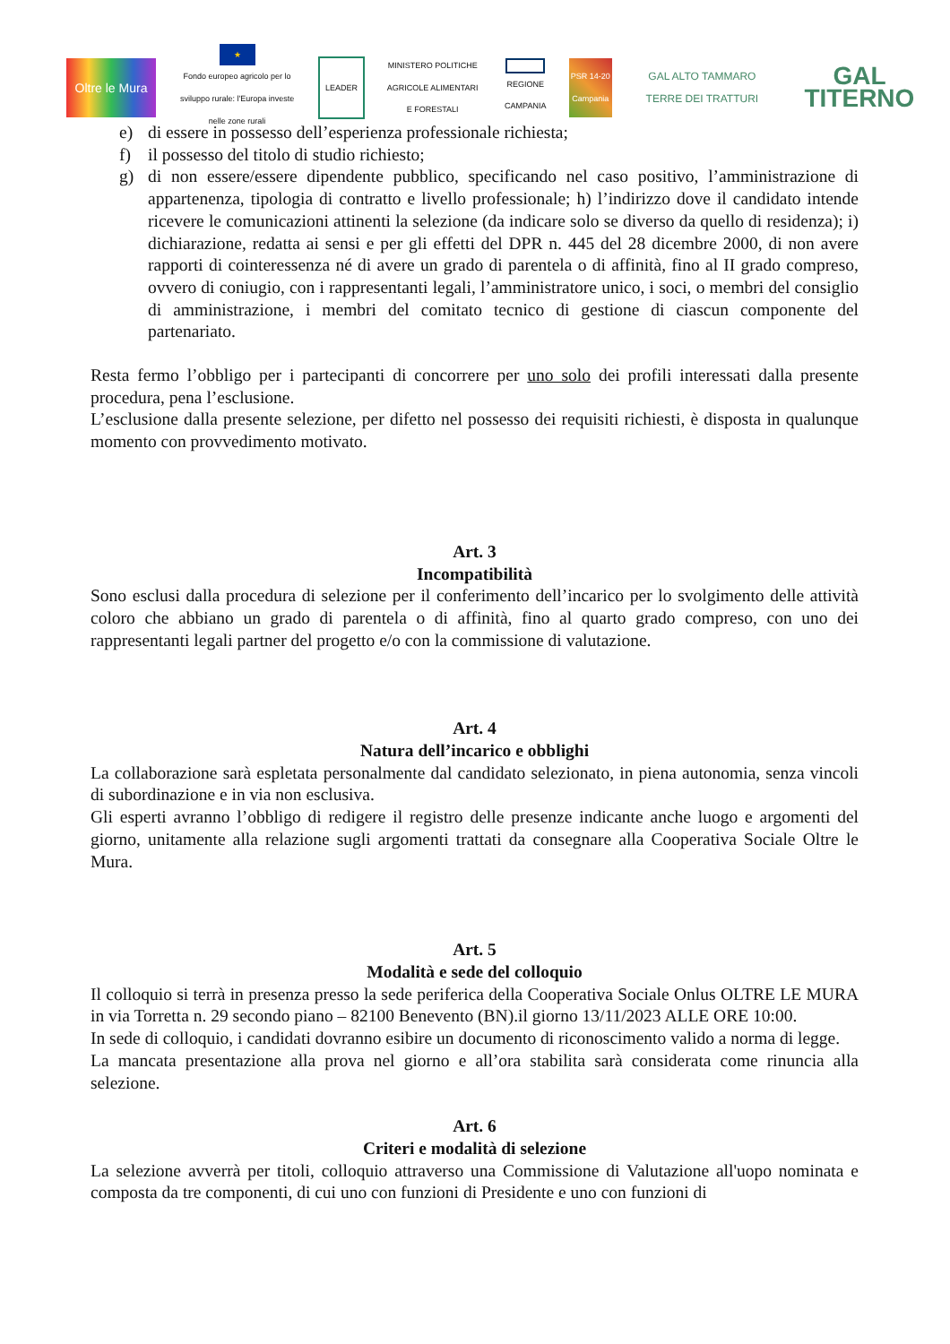Oltre le Mura
★
Fondo europeo agricolo per lo sviluppo rurale: l'Europa investe nelle zone rurali
LEADER
MINISTERO POLITICHE AGRICOLE ALIMENTARI E FORESTALI
REGIONE CAMPANIA
PSR 14-20 Campania
GAL ALTO TAMMARO TERRE DEI TRATTURI
GAL TITERNO
e) di essere in possesso dell’esperienza professionale richiesta;
f) il possesso del titolo di studio richiesto;
g) di non essere/essere dipendente pubblico, specificando nel caso positivo, l’amministrazione di appartenenza, tipologia di contratto e livello professionale; h) l’indirizzo dove il candidato intende ricevere le comunicazioni attinenti la selezione (da indicare solo se diverso da quello di residenza); i) dichiarazione, redatta ai sensi e per gli effetti del DPR n. 445 del 28 dicembre 2000, di non avere rapporti di cointeressenza né di avere un grado di parentela o di affinità, fino al II grado compreso, ovvero di coniugio, con i rappresentanti legali, l’amministratore unico, i soci, o membri del consiglio di amministrazione, i membri del comitato tecnico di gestione di ciascun componente del partenariato.
Resta fermo l’obbligo per i partecipanti di concorrere per uno solo dei profili interessati dalla presente procedura, pena l’esclusione.
L’esclusione dalla presente selezione, per difetto nel possesso dei requisiti richiesti, è disposta in qualunque momento con provvedimento motivato.
Art. 3
Incompatibilità
Sono esclusi dalla procedura di selezione per il conferimento dell’incarico per lo svolgimento delle attività coloro che abbiano un grado di parentela o di affinità, fino al quarto grado compreso, con uno dei rappresentanti legali partner del progetto e/o con la commissione di valutazione.
Art. 4
Natura dell’incarico e obblighi
La collaborazione sarà espletata personalmente dal candidato selezionato, in piena autonomia, senza vincoli di subordinazione e in via non esclusiva.
Gli esperti avranno l’obbligo di redigere il registro delle presenze indicante anche luogo e argomenti del giorno, unitamente alla relazione sugli argomenti trattati da consegnare alla Cooperativa Sociale Oltre le Mura.
Art. 5
Modalità e sede del colloquio
Il colloquio si terrà in presenza presso la sede periferica della Cooperativa Sociale Onlus OLTRE LE MURA in via Torretta n. 29 secondo piano – 82100 Benevento (BN).il giorno 13/11/2023 ALLE ORE 10:00.
In sede di colloquio, i candidati dovranno esibire un documento di riconoscimento valido a norma di legge.
La mancata presentazione alla prova nel giorno e all’ora stabilita sarà considerata come rinuncia alla selezione.
Art. 6
Criteri e modalità di selezione
La selezione avverrà per titoli, colloquio attraverso una Commissione di Valutazione all'uopo nominata e composta da tre componenti, di cui uno con funzioni di Presidente e uno con funzioni di